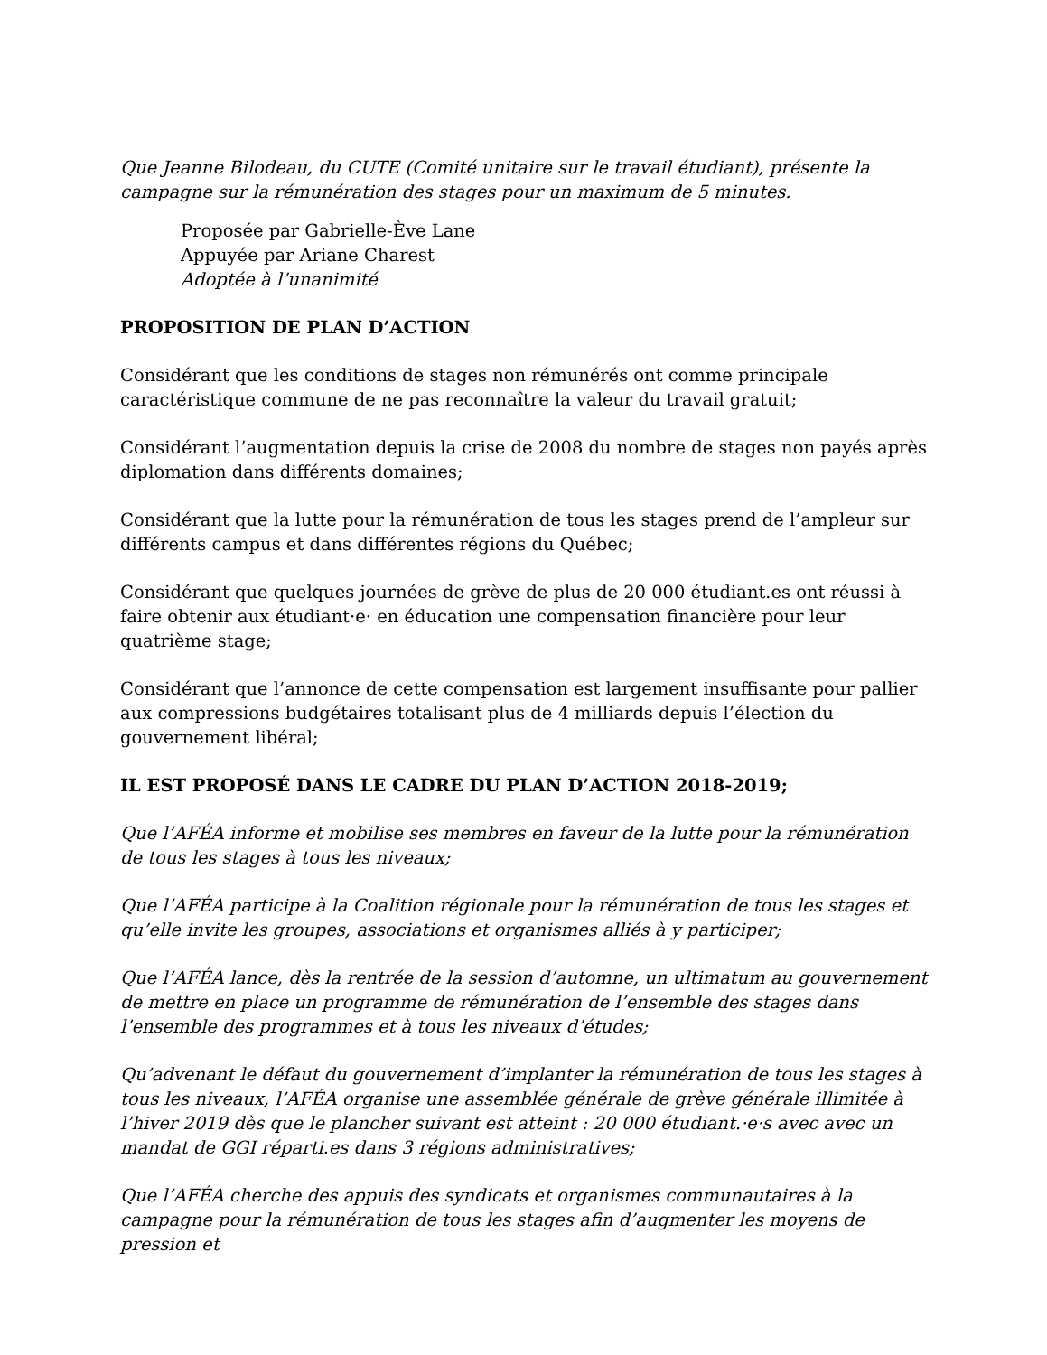Que Jeanne Bilodeau, du CUTE (Comité unitaire sur le travail étudiant), présente la campagne sur la rémunération des stages pour un maximum de 5 minutes.
Proposée par Gabrielle-Ève Lane
Appuyée par Ariane Charest
Adoptée à l’unanimité
PROPOSITION DE PLAN D’ACTION
Considérant que les conditions de stages non rémunérés ont comme principale caractéristique commune de ne pas reconnaître la valeur du travail gratuit;
Considérant l’augmentation depuis la crise de 2008 du nombre de stages non payés après diplomation dans différents domaines;
Considérant que la lutte pour la rémunération de tous les stages prend de l’ampleur sur différents campus et dans différentes régions du Québec;
Considérant que quelques journées de grève de plus de 20 000 étudiant.es ont réussi à faire obtenir aux étudiant·e· en éducation une compensation financière pour leur quatrième stage;
Considérant que l’annonce de cette compensation est largement insuffisante pour pallier aux compressions budgétaires totalisant plus de 4 milliards depuis l’élection du gouvernement libéral;
IL EST PROPOSÉ DANS LE CADRE DU PLAN D’ACTION 2018-2019;
Que l’AFÉA informe et mobilise ses membres en faveur de la lutte pour la rémunération de tous les stages à tous les niveaux;
Que l’AFÉA participe à la Coalition régionale pour la rémunération de tous les stages et qu’elle invite les groupes, associations et organismes alliés à y participer;
Que l’AFÉA lance, dès la rentrée de la session d’automne, un ultimatum au gouvernement de mettre en place un programme de rémunération de l’ensemble des stages dans l’ensemble des programmes et à tous les niveaux d’études;
Qu’advenant le défaut du gouvernement d’implanter la rémunération de tous les stages à tous les niveaux, l’AFÉA organise une assemblée générale de grève générale illimitée à l’hiver 2019 dès que le plancher suivant est atteint : 20 000 étudiant.·e·s avec avec un mandat de GGI réparti.es dans 3 régions administratives;
Que l’AFÉA cherche des appuis des syndicats et organismes communautaires à la campagne pour la rémunération de tous les stages afin d’augmenter les moyens de pression et